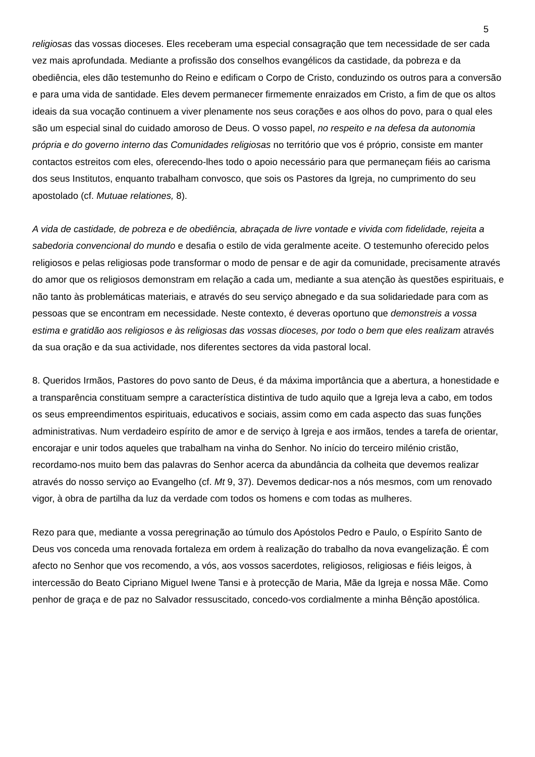5
religiosas das vossas dioceses. Eles receberam uma especial consagração que tem necessidade de ser cada vez mais aprofundada. Mediante a profissão dos conselhos evangélicos da castidade, da pobreza e da obediência, eles dão testemunho do Reino e edificam o Corpo de Cristo, conduzindo os outros para a conversão e para uma vida de santidade. Eles devem permanecer firmemente enraizados em Cristo, a fim de que os altos ideais da sua vocação continuem a viver plenamente nos seus corações e aos olhos do povo, para o qual eles são um especial sinal do cuidado amoroso de Deus. O vosso papel, no respeito e na defesa da autonomia própria e do governo interno das Comunidades religiosas no território que vos é próprio, consiste em manter contactos estreitos com eles, oferecendo-lhes todo o apoio necessário para que permaneçam fiéis ao carisma dos seus Institutos, enquanto trabalham convosco, que sois os Pastores da Igreja, no cumprimento do seu apostolado (cf. Mutuae relationes, 8).
A vida de castidade, de pobreza e de obediência, abraçada de livre vontade e vivida com fidelidade, rejeita a sabedoria convencional do mundo e desafia o estilo de vida geralmente aceite. O testemunho oferecido pelos religiosos e pelas religiosas pode transformar o modo de pensar e de agir da comunidade, precisamente através do amor que os religiosos demonstram em relação a cada um, mediante a sua atenção às questões espirituais, e não tanto às problemáticas materiais, e através do seu serviço abnegado e da sua solidariedade para com as pessoas que se encontram em necessidade. Neste contexto, é deveras oportuno que demonstreis a vossa estima e gratidão aos religiosos e às religiosas das vossas dioceses, por todo o bem que eles realizam através da sua oração e da sua actividade, nos diferentes sectores da vida pastoral local.
8. Queridos Irmãos, Pastores do povo santo de Deus, é da máxima importância que a abertura, a honestidade e a transparência constituam sempre a característica distintiva de tudo aquilo que a Igreja leva a cabo, em todos os seus empreendimentos espirituais, educativos e sociais, assim como em cada aspecto das suas funções administrativas. Num verdadeiro espírito de amor e de serviço à Igreja e aos irmãos, tendes a tarefa de orientar, encorajar e unir todos aqueles que trabalham na vinha do Senhor. No início do terceiro milénio cristão, recordamo-nos muito bem das palavras do Senhor acerca da abundância da colheita que devemos realizar através do nosso serviço ao Evangelho (cf. Mt 9, 37). Devemos dedicar-nos a nós mesmos, com um renovado vigor, à obra de partilha da luz da verdade com todos os homens e com todas as mulheres.
Rezo para que, mediante a vossa peregrinação ao túmulo dos Apóstolos Pedro e Paulo, o Espírito Santo de Deus vos conceda uma renovada fortaleza em ordem à realização do trabalho da nova evangelização. É com afecto no Senhor que vos recomendo, a vós, aos vossos sacerdotes, religiosos, religiosas e fiéis leigos, à intercessão do Beato Cipriano Miguel Iwene Tansi e à protecção de Maria, Mãe da Igreja e nossa Mãe. Como penhor de graça e de paz no Salvador ressuscitado, concedo-vos cordialmente a minha Bênção apostólica.